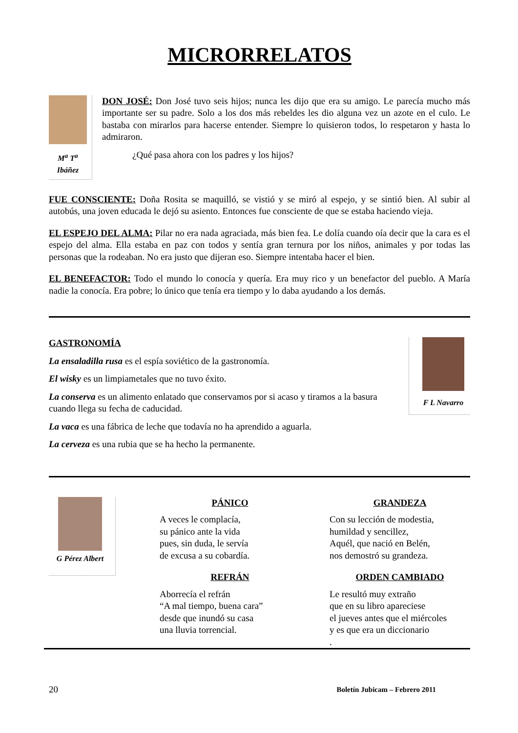MICRORRELATOS
M<sup>a</sup> T<sup>a</sup> Ibáñez
DON JOSÉ: Don José tuvo seis hijos; nunca les dijo que era su amigo. Le parecía mucho más importante ser su padre. Solo a los dos más rebeldes les dio alguna vez un azote en el culo. Le bastaba con mirarlos para hacerse entender. Siempre lo quisieron todos, lo respetaron y hasta lo admiraron.
¿Qué pasa ahora con los padres y los hijos?
FUE CONSCIENTE: Doña Rosita se maquilló, se vistió y se miró al espejo, y se sintió bien. Al subir al autobús, una joven educada le dejó su asiento. Entonces fue consciente de que se estaba haciendo vieja.
EL ESPEJO DEL ALMA: Pilar no era nada agraciada, más bien fea. Le dolía cuando oía decir que la cara es el espejo del alma. Ella estaba en paz con todos y sentía gran ternura por los niños, animales y por todas las personas que la rodeaban. No era justo que dijeran eso. Siempre intentaba hacer el bien.
EL BENEFACTOR: Todo el mundo lo conocía y quería. Era muy rico y un benefactor del pueblo. A María nadie la conocía. Era pobre; lo único que tenía era tiempo y lo daba ayudando a los demás.
GASTRONOMÍA
La ensaladilla rusa es el espía soviético de la gastronomía.
El wisky es un limpiametales que no tuvo éxito.
La conserva es un alimento enlatado que conservamos por si acaso y tiramos a la basura cuando llega su fecha de caducidad.
La vaca es una fábrica de leche que todavía no ha aprendido a aguarla.
La cerveza es una rubia que se ha hecho la permanente.
F L Navarro
G Pérez Albert
PÁNICO
A veces le complacía,
su pánico ante la vida
pues, sin duda, le servía
de excusa a su cobardía.
GRANDEZA
Con su lección de modestia,
humildad y sencillez,
Aquél, que nació en Belén,
nos demostró su grandeza.
REFRÁN
Aborrecía el refrán
“A mal tiempo, buena cara”
desde que inundó su casa
una lluvia torrencial.
ORDEN CAMBIADO
Le resultó muy extraño
que en su libro apareciese
el jueves antes que el miércoles
y es que era un diccionario
.
20 Boletín Jubicam – Febrero 2011